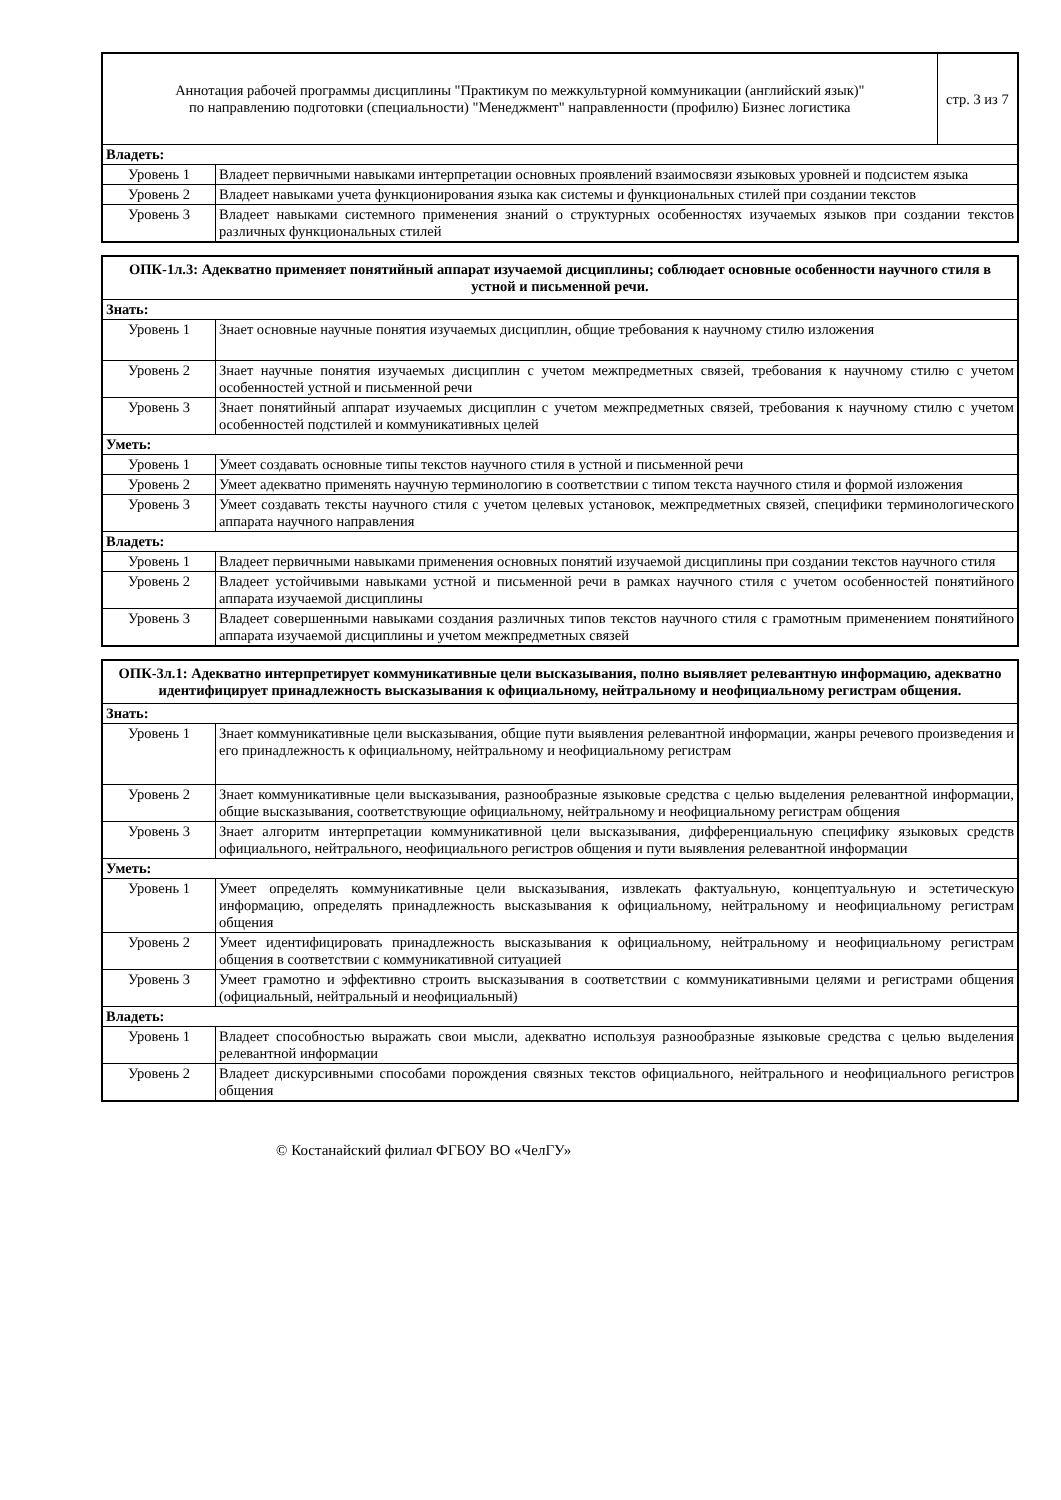| Аннотация рабочей программы дисциплины "Практикум по межкультурной коммуникации (английский язык)" по направлению подготовки (специальности) "Менеджмент" направленности (профилю) Бизнес логистика | | стр. 3 из 7 |
| Владеть: | | |
| Уровень 1 | Владеет первичными навыками интерпретации основных проявлений взаимосвязи языковых уровней и подсистем языка | |
| Уровень 2 | Владеет навыками учета функционирования языка как системы и функциональных стилей при создании текстов | |
| Уровень 3 | Владеет навыками системного применения знаний о структурных особенностях изучаемых языков при создании текстов различных функциональных стилей | |
| ОПК-1л.3: Адекватно применяет понятийный аппарат изучаемой дисциплины; соблюдает основные особенности научного стиля в устной и письменной речи. | |
| Знать: | |
| Уровень 1 | Знает основные научные понятия изучаемых дисциплин, общие требования к научному стилю изложения |
| Уровень 2 | Знает научные понятия изучаемых дисциплин с учетом межпредметных связей, требования к научному стилю с учетом особенностей устной и письменной речи |
| Уровень 3 | Знает понятийный аппарат изучаемых дисциплин с учетом межпредметных связей, требования к научному стилю с учетом особенностей подстилей и коммуникативных целей |
| Уметь: | |
| Уровень 1 | Умеет создавать основные типы текстов научного стиля в устной и письменной речи |
| Уровень 2 | Умеет адекватно применять научную терминологию в соответствии с типом текста научного стиля и формой изложения |
| Уровень 3 | Умеет создавать тексты научного стиля с учетом целевых установок, межпредметных связей, специфики терминологического аппарата научного направления |
| Владеть: | |
| Уровень 1 | Владеет первичными навыками применения основных понятий изучаемой дисциплины при создании текстов научного стиля |
| Уровень 2 | Владеет устойчивыми навыками устной и письменной речи в рамках научного стиля с учетом особенностей понятийного аппарата изучаемой дисциплины |
| Уровень 3 | Владеет совершенными навыками создания различных типов текстов научного стиля с грамотным применением понятийного аппарата изучаемой дисциплины и учетом межпредметных связей |
| ОПК-3л.1: Адекватно интерпретирует коммуникативные цели высказывания, полно выявляет релевантную информацию, адекватно идентифицирует принадлежность высказывания к официальному, нейтральному и неофициальному регистрам общения. | |
| Знать: | |
| Уровень 1 | Знает коммуникативные цели высказывания, общие пути выявления релевантной информации, жанры речевого произведения и его принадлежность к официальному, нейтральному и неофициальному регистрам |
| Уровень 2 | Знает коммуникативные цели высказывания, разнообразные языковые средства с целью выделения релевантной информации, общие высказывания, соответствующие официальному, нейтральному и неофициальному регистрам общения |
| Уровень 3 | Знает алгоритм интерпретации коммуникативной цели высказывания, дифференциальную специфику языковых средств официального, нейтрального, неофициального регистров общения и пути выявления релевантной информации |
| Уметь: | |
| Уровень 1 | Умеет определять коммуникативные цели высказывания, извлекать фактуальную, концептуальную и эстетическую информацию, определять принадлежность высказывания к официальному, нейтральному и неофициальному регистрам общения |
| Уровень 2 | Умеет идентифицировать принадлежность высказывания к официальному, нейтральному и неофициальному регистрам общения в соответствии с коммуникативной ситуацией |
| Уровень 3 | Умеет грамотно и эффективно строить высказывания в соответствии с коммуникативными целями и регистрами общения (официальный, нейтральный и неофициальный) |
| Владеть: | |
| Уровень 1 | Владеет способностью выражать свои мысли, адекватно используя разнообразные языковые средства с целью выделения релевантной информации |
| Уровень 2 | Владеет дискурсивными способами порождения связных текстов официального, нейтрального и неофициального регистров общения |
© Костанайский филиал ФГБОУ ВО «ЧелГУ»